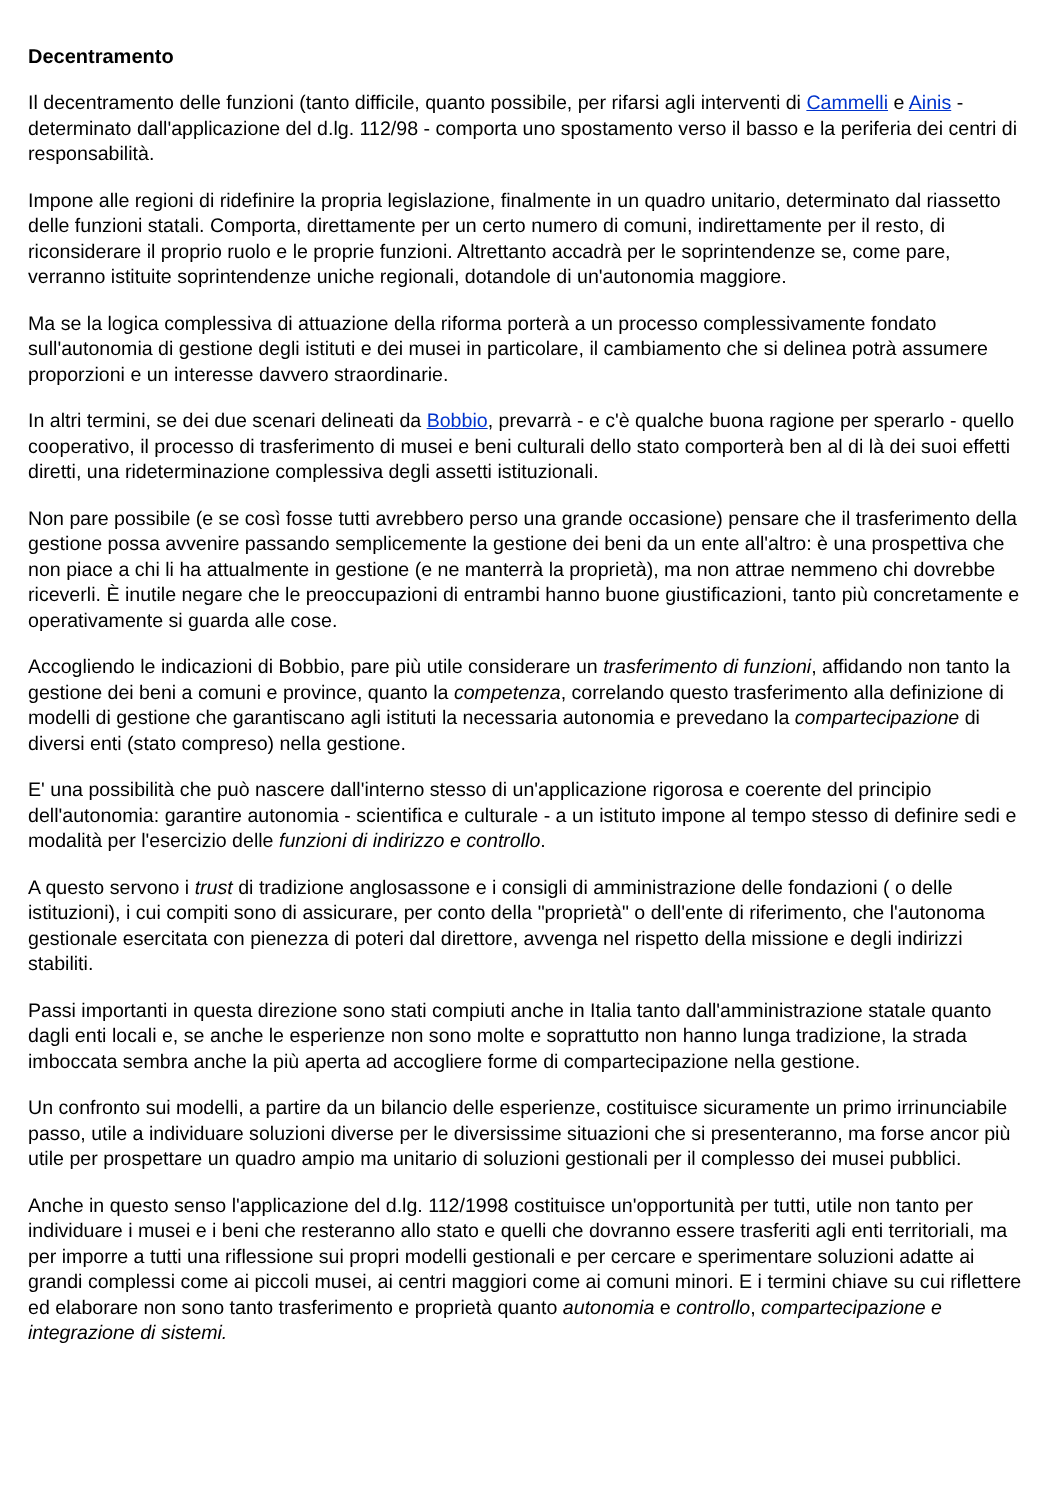Decentramento
Il decentramento delle funzioni (tanto difficile, quanto possibile, per rifarsi agli interventi di Cammelli e Ainis - determinato dall'applicazione del d.lg. 112/98 - comporta uno spostamento verso il basso e la periferia dei centri di responsabilità.
Impone alle regioni di ridefinire la propria legislazione, finalmente in un quadro unitario, determinato dal riassetto delle funzioni statali. Comporta, direttamente per un certo numero di comuni, indirettamente per il resto, di riconsiderare il proprio ruolo e le proprie funzioni. Altrettanto accadrà per le soprintendenze se, come pare, verranno istituite soprintendenze uniche regionali, dotandole di un'autonomia maggiore.
Ma se la logica complessiva di attuazione della riforma porterà a un processo complessivamente fondato sull'autonomia di gestione degli istituti e dei musei in particolare, il cambiamento che si delinea potrà assumere proporzioni e un interesse davvero straordinarie.
In altri termini, se dei due scenari delineati da Bobbio, prevarrà - e c'è qualche buona ragione per sperarlo - quello cooperativo, il processo di trasferimento di musei e beni culturali dello stato comporterà ben al di là dei suoi effetti diretti, una rideterminazione complessiva degli assetti istituzionali.
Non pare possibile (e se così fosse tutti avrebbero perso una grande occasione) pensare che il trasferimento della gestione possa avvenire passando semplicemente la gestione dei beni da un ente all'altro: è una prospettiva che non piace a chi li ha attualmente in gestione (e ne manterrà la proprietà), ma non attrae nemmeno chi dovrebbe riceverli. È inutile negare che le preoccupazioni di entrambi hanno buone giustificazioni, tanto più concretamente e operativamente si guarda alle cose.
Accogliendo le indicazioni di Bobbio, pare più utile considerare un trasferimento di funzioni, affidando non tanto la gestione dei beni a comuni e province, quanto la competenza, correlando questo trasferimento alla definizione di modelli di gestione che garantiscano agli istituti la necessaria autonomia e prevedano la compartecipazione di diversi enti (stato compreso) nella gestione.
E' una possibilità che può nascere dall'interno stesso di un'applicazione rigorosa e coerente del principio dell'autonomia: garantire autonomia - scientifica e culturale - a un istituto impone al tempo stesso di definire sedi e modalità per l'esercizio delle funzioni di indirizzo e controllo.
A questo servono i trust di tradizione anglosassone e i consigli di amministrazione delle fondazioni ( o delle istituzioni), i cui compiti sono di assicurare, per conto della "proprietà" o dell'ente di riferimento, che l'autonoma gestionale esercitata con pienezza di poteri dal direttore, avvenga nel rispetto della missione e degli indirizzi stabiliti.
Passi importanti in questa direzione sono stati compiuti anche in Italia tanto dall'amministrazione statale quanto dagli enti locali e, se anche le esperienze non sono molte e soprattutto non hanno lunga tradizione, la strada imboccata sembra anche la più aperta ad accogliere forme di compartecipazione nella gestione.
Un confronto sui modelli, a partire da un bilancio delle esperienze, costituisce sicuramente un primo irrinunciabile passo, utile a individuare soluzioni diverse per le diversissime situazioni che si presenteranno, ma forse ancor più utile per prospettare un quadro ampio ma unitario di soluzioni gestionali per il complesso dei musei pubblici.
Anche in questo senso l'applicazione del d.lg. 112/1998 costituisce un'opportunità per tutti, utile non tanto per individuare i musei e i beni che resteranno allo stato e quelli che dovranno essere trasferiti agli enti territoriali, ma per imporre a tutti una riflessione sui propri modelli gestionali e per cercare e sperimentare soluzioni adatte ai grandi complessi come ai piccoli musei, ai centri maggiori come ai comuni minori. E i termini chiave su cui riflettere ed elaborare non sono tanto trasferimento e proprietà quanto autonomia e controllo, compartecipazione e integrazione di sistemi.